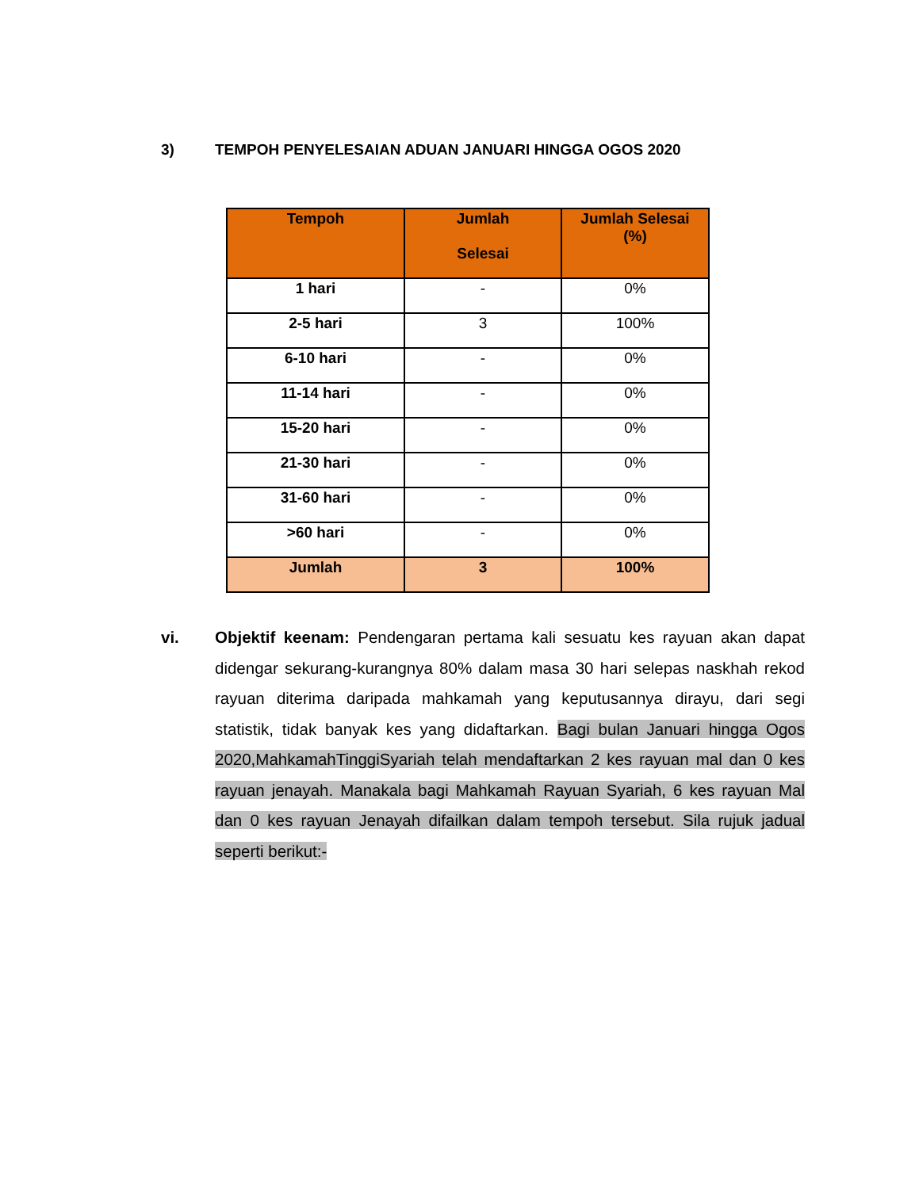3) TEMPOH PENYELESAIAN ADUAN JANUARI HINGGA OGOS 2020
| Tempoh | Jumlah Selesai | Jumlah Selesai (%) |
| --- | --- | --- |
| 1 hari | - | 0% |
| 2-5 hari | 3 | 100% |
| 6-10 hari | - | 0% |
| 11-14 hari | - | 0% |
| 15-20 hari | - | 0% |
| 21-30 hari | - | 0% |
| 31-60 hari | - | 0% |
| >60 hari | - | 0% |
| Jumlah | 3 | 100% |
vi. Objektif keenam: Pendengaran pertama kali sesuatu kes rayuan akan dapat didengar sekurang-kurangnya 80% dalam masa 30 hari selepas naskhah rekod rayuan diterima daripada mahkamah yang keputusannya dirayu, dari segi statistik, tidak banyak kes yang didaftarkan. Bagi bulan Januari hingga Ogos 2020,MahkamahTinggiSyariah telah mendaftarkan 2 kes rayuan mal dan 0 kes rayuan jenayah. Manakala bagi Mahkamah Rayuan Syariah, 6 kes rayuan Mal dan 0 kes rayuan Jenayah difailkan dalam tempoh tersebut. Sila rujuk jadual seperti berikut:-